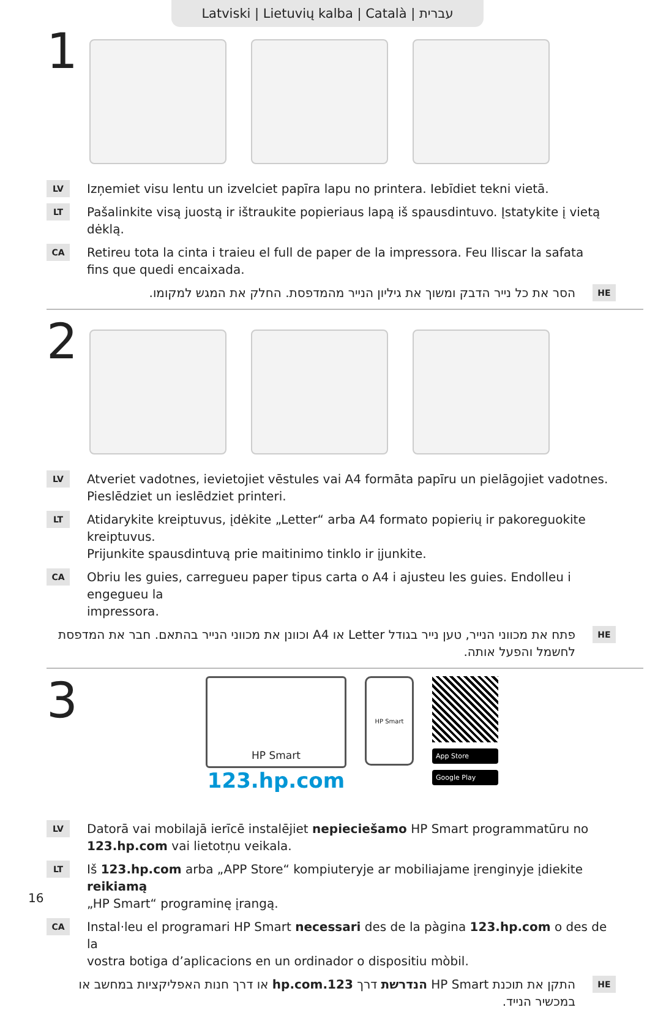Latviski | Lietuvių kalba | Català | עברית
1
LV Izņemiet visu lentu un izvelciet papīra lapu no printera. Iebīdiet tekni vietā.
LT Pašalinkite visą juostą ir ištraukite popieriaus lapą iš spausdintuvo. Įstatykite į vietą dėklą.
CA Retireu tota la cinta i traieu el full de paper de la impressora. Feu lliscar la safata
fins que quedi encaixada.
HE הסר את כל נייר הדבק ומשוך את גיליון הנייר מהמדפסת. החלק את המגש למקומו.
2
LV Atveriet vadotnes, ievietojiet vēstules vai A4 formāta papīru un pielāgojiet vadotnes.
Pieslēdziet un ieslēdziet printeri.
LT Atidarykite kreiptuvus, įdėkite „Letter“ arba A4 formato popierių ir pakoreguokite kreiptuvus.
Prijunkite spausdintuvą prie maitinimo tinklo ir įjunkite.
CA Obriu les guies, carregueu paper tipus carta o A4 i ajusteu les guies. Endolleu i engegueu la
impressora.
HE פתח את מכווני הנייר, טען נייר בגודל Letter או A4 וכוונן את מכווני הנייר בהתאם. חבר את המדפסת לחשמל והפעל אותה.
3
HP Smart
123.hp.com
HP Smart
App Store
Google Play
LV Datorā vai mobilajā ierīcē instalējiet nepieciešamo HP Smart programmatūru no
123.hp.com vai lietotņu veikala.
LT Iš 123.hp.com arba „APP Store“ kompiuteryje ar mobiliajame įrenginyje įdiekite reikiamą
„HP Smart“ programinę įrangą.
CA Instal·leu el programari HP Smart necessari des de la pàgina 123.hp.com o des de la
vostra botiga d’aplicacions en un ordinador o dispositiu mòbil.
HE התקן את תוכנת HP Smart הנדרשת דרך 123.hp.com או דרך חנות האפליקציות במחשב או במכשיר הנייד.
16